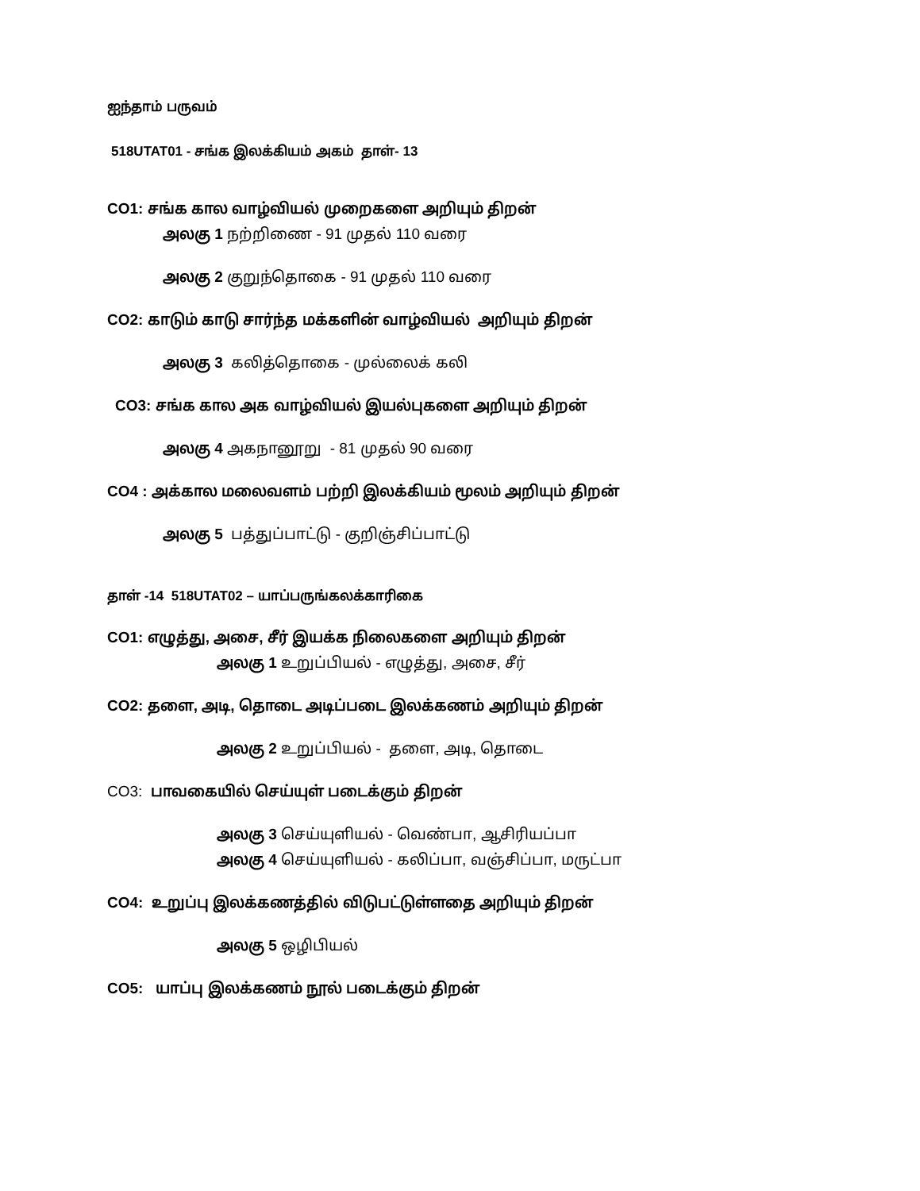ஐந்தாம் பருவம்
518UTAT01 - சங்க இலக்கியம் அகம் தாள்- 13
CO1: சங்க கால வாழ்வியல் முறைகளை அறியும் திறன்
அலகு 1 நற்றிணை - 91 முதல் 110 வரை
அலகு 2 குறுந்தொகை - 91 முதல் 110 வரை
CO2: காடும் காடு சார்ந்த மக்களின் வாழ்வியல் அறியும் திறன்
அலகு 3 கலித்தொகை - முல்லைக் கலி
CO3: சங்க கால அக வாழ்வியல் இயல்புகளை அறியும் திறன்
அலகு 4 அகநானூறு - 81 முதல் 90 வரை
CO4 : அக்கால மலைவளம் பற்றி இலக்கியம் மூலம் அறியும் திறன்
அலகு 5 பத்துப்பாட்டு - குறிஞ்சிப்பாட்டு
தாள் -14 518UTAT02 – யாப்பருங்கலக்காரிகை
CO1: எழுத்து, அசை, சீர் இயக்க நிலைகளை அறியும் திறன்
அலகு 1 உறுப்பியல் - எழுத்து, அசை, சீர்
CO2: தளை, அடி, தொடை அடிப்படை இலக்கணம் அறியும் திறன்
அலகு 2 உறுப்பியல் - தளை, அடி, தொடை
CO3: பாவகையில் செய்யுள் படைக்கும் திறன்
அலகு 3 செய்யுளியல் - வெண்பா, ஆசிரியப்பா
அலகு 4 செய்யுளியல் - கலிப்பா, வஞ்சிப்பா, மருட்பா
CO4: உறுப்பு இலக்கணத்தில் விடுபட்டுள்ளதை அறியும் திறன்
அலகு 5 ஒழிபியல்
CO5: யாப்பு இலக்கணம் நூல் படைக்கும் திறன்